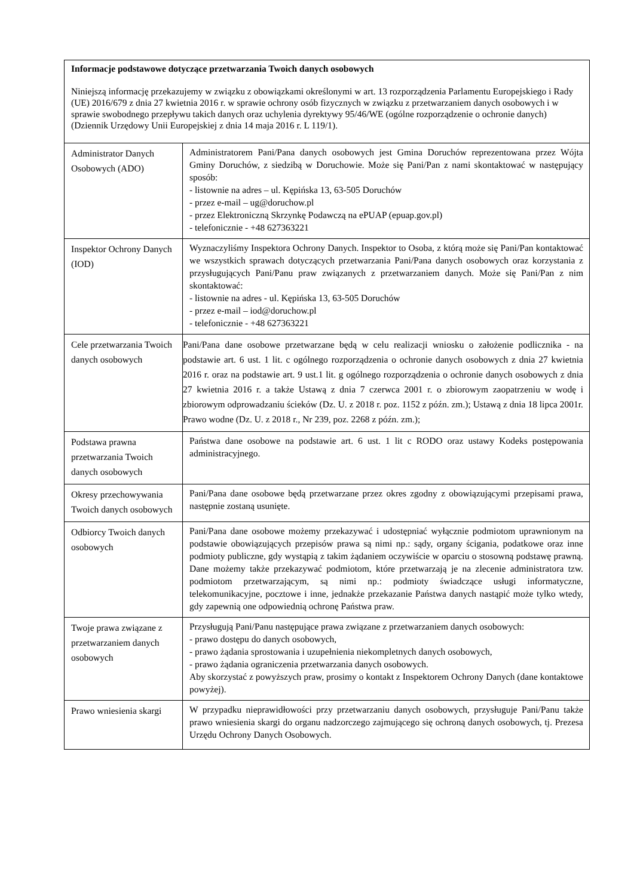| Informacje podstawowe dotyczące przetwarzania Twoich danych osobowych Niniejszą informację przekazujemy w związku z obowiązkami określonymi w art. 13 rozporządzenia Parlamentu Europejskiego i Rady (UE) 2016/679 z dnia 27 kwietnia 2016 r. w sprawie ochrony osób fizycznych w związku z przetwarzaniem danych osobowych i w sprawie swobodnego przepływu takich danych oraz uchylenia dyrektywy 95/46/WE (ogólne rozporządzenie o ochronie danych) (Dziennik Urzędowy Unii Europejskiej z dnia 14 maja 2016 r. L 119/1). | |
| Administrator Danych Osobowych (ADO) | Administratorem Pani/Pana danych osobowych jest Gmina Doruchów reprezentowana przez Wójta Gminy Doruchów, z siedzibą w Doruchowie. Może się Pani/Pan z nami skontaktować w następujący sposób: - listownie na adres – ul. Kępińska 13, 63-505 Doruchów - przez e-mail – ug@doruchow.pl - przez Elektroniczną Skrzynkę Podawczą na ePUAP (epuap.gov.pl) - telefonicznie - +48 627363221 |
| Inspektor Ochrony Danych (IOD) | Wyznaczyliśmy Inspektora Ochrony Danych. Inspektor to Osoba, z którą może się Pani/Pan kontaktować we wszystkich sprawach dotyczących przetwarzania Pani/Pana danych osobowych oraz korzystania z przysługujących Pani/Panu praw związanych z przetwarzaniem danych. Może się Pani/Pan z nim skontaktować: - listownie na adres - ul. Kępińska 13, 63-505 Doruchów - przez e-mail – iod@doruchow.pl - telefonicznie - +48 627363221 |
| Cele przetwarzania Twoich danych osobowych | Pani/Pana dane osobowe przetwarzane będą w celu realizacji wniosku o założenie podlicznika - na podstawie art. 6 ust. 1 lit. c ogólnego rozporządzenia o ochronie danych osobowych z dnia 27 kwietnia 2016 r. oraz na podstawie art. 9 ust.1 lit. g ogólnego rozporządzenia o ochronie danych osobowych z dnia 27 kwietnia 2016 r. a także Ustawą z dnia 7 czerwca 2001 r. o zbiorowym zaopatrzeniu w wodę i zbiorowym odprowadzaniu ścieków (Dz. U. z 2018 r. poz. 1152 z późn. zm.); Ustawą z dnia 18 lipca 2001r. Prawo wodne (Dz. U. z 2018 r., Nr 239, poz. 2268 z późn. zm.); |
| Podstawa prawna przetwarzania Twoich danych osobowych | Państwa dane osobowe na podstawie art. 6 ust. 1 lit c RODO oraz ustawy Kodeks postępowania administracyjnego. |
| Okresy przechowywania Twoich danych osobowych | Pani/Pana dane osobowe będą przetwarzane przez okres zgodny z obowiązującymi przepisami prawa, następnie zostaną usunięte. |
| Odbiorcy Twoich danych osobowych | Pani/Pana dane osobowe możemy przekazywać i udostępniać wyłącznie podmiotom uprawnionym na podstawie obowiązujących przepisów prawa są nimi np.: sądy, organy ścigania, podatkowe oraz inne podmioty publiczne, gdy wystąpią z takim żądaniem oczywiście w oparciu o stosowną podstawę prawną. Dane możemy także przekazywać podmiotom, które przetwarzają je na zlecenie administratora tzw. podmiotom przetwarzającym, są nimi np.: podmioty świadczące usługi informatyczne, telekomunikacyjne, pocztowe i inne, jednakże przekazanie Państwa danych nastąpić może tylko wtedy, gdy zapewnią one odpowiednią ochronę Państwa praw. |
| Twoje prawa związane z przetwarzaniem danych osobowych | Przysługują Pani/Panu następujące prawa związane z przetwarzaniem danych osobowych: - prawo dostępu do danych osobowych, - prawo żądania sprostowania i uzupełnienia niekompletnych danych osobowych, - prawo żądania ograniczenia przetwarzania danych osobowych. Aby skorzystać z powyższych praw, prosimy o kontakt z Inspektorem Ochrony Danych (dane kontaktowe powyżej). |
| Prawo wniesienia skargi | W przypadku nieprawidłowości przy przetwarzaniu danych osobowych, przysługuje Pani/Panu także prawo wniesienia skargi do organu nadzorczego zajmującego się ochroną danych osobowych, tj. Prezesa Urzędu Ochrony Danych Osobowych. |